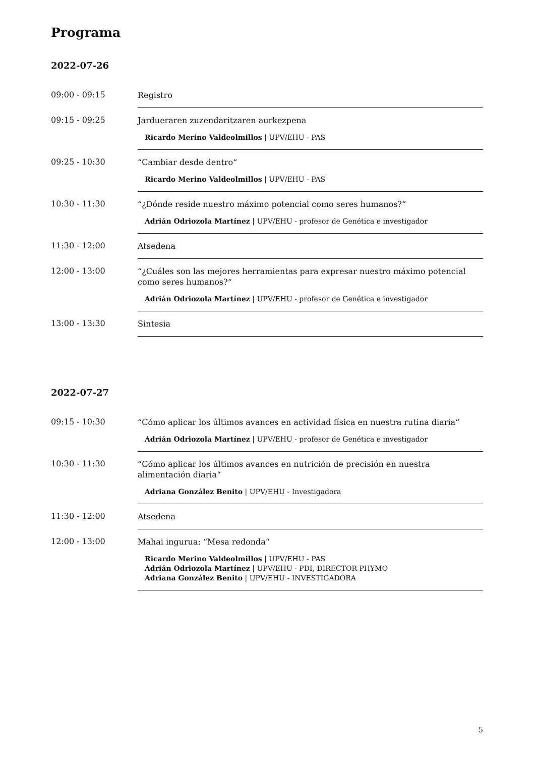Programa
2022-07-26
09:00 - 09:15
Registro
09:15 - 09:25
Jardueraren zuzendaritzaren aurkezpena
Ricardo Merino Valdeolmillos | UPV/EHU - PAS
09:25 - 10:30
“Cambiar desde dentro“
Ricardo Merino Valdeolmillos | UPV/EHU - PAS
10:30 - 11:30
“¿Dónde reside nuestro máximo potencial como seres humanos?“
Adrián Odriozola Martínez | UPV/EHU - profesor de Genética e investigador
11:30 - 12:00
Atsedena
12:00 - 13:00
“¿Cuáles son las mejores herramientas para expresar nuestro máximo potencial como seres humanos?“
Adrián Odriozola Martínez | UPV/EHU - profesor de Genética e investigador
13:00 - 13:30
Sintesia
2022-07-27
09:15 - 10:30
“Cómo aplicar los últimos avances en actividad física en nuestra rutina diaria“
Adrián Odriozola Martínez | UPV/EHU - profesor de Genética e investigador
10:30 - 11:30
“Cómo aplicar los últimos avances en nutrición de precisión en nuestra alimentación diaria“
Adriana González Benito | UPV/EHU - Investigadora
11:30 - 12:00
Atsedena
12:00 - 13:00
Mahai ingurua: “Mesa redonda“
Ricardo Merino Valdeolmillos | UPV/EHU - PAS
Adrián Odriozola Martínez | UPV/EHU - PDI, DIRECTOR PHYMO
Adriana González Benito | UPV/EHU - INVESTIGADORA
5